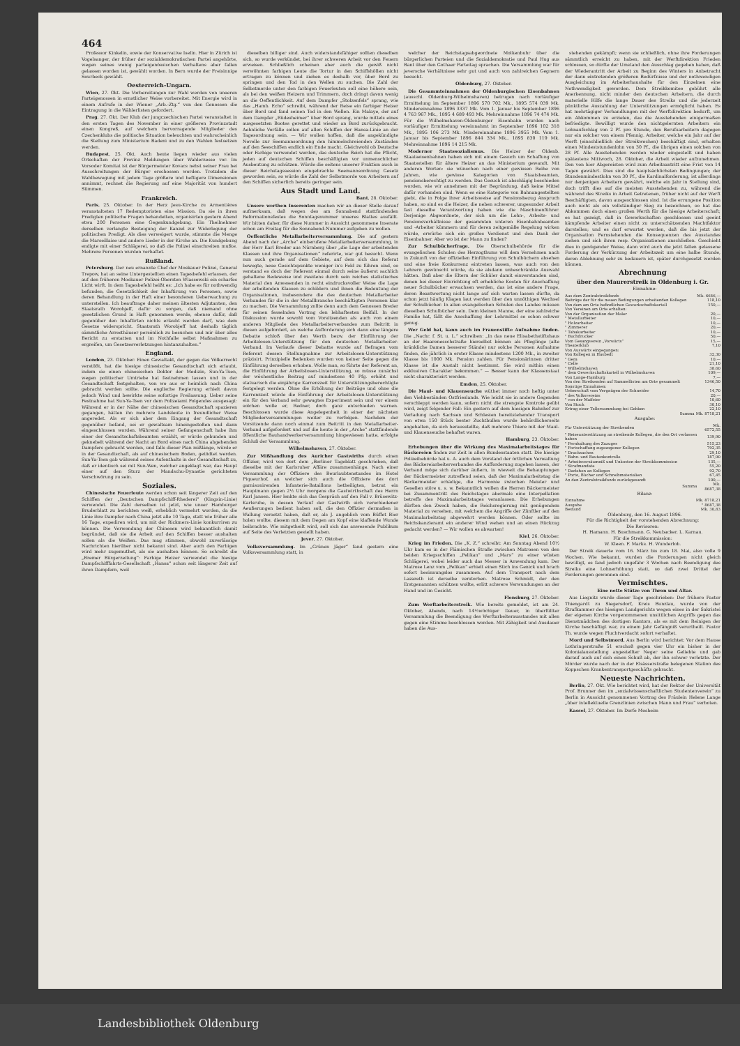464
Professor Kinkelin, sowie der Konservative Iselin. Hier in Zürich ist Vogelsanger, der früher der sozialdemokratischen Partei angehörte, wegen seines wenig parteigenössischen Verhaltens aber fallen gelassen worden ist, gewählt worden. In Bern wurde der Freisinnige Sourbeck gewählt.
Oesterreich-Ungarn.
Wien, 27. Okt. Die Vorbereitungen zur Wahl werden von unseren Parteigenossen in ernstlicher Weise vorbereitet. Mit Energie wird in einem Aufrufe in der Wiener „Arb.-Ztg.“ von den Genossen die Eintragung in die Wählerlisten gefordert.
Prag, 27. Okt. Der Klub der jungczechischen Partei veranstaltet in den ersten Tagen des November in einer größeren Provinzstadt einen Kongreß, auf welchem hervorragende Mitglieder des Czechenklubs die politische Situation beleuchten und wahrscheinlich die Stellung zum Ministerium Badeni und zu den Wahlen festsetzen werden.
Budapest, 25. Okt. Auch heute liegen wieder aus vielen Ortschaften der Provinz Meldungen über Wahlerzesse vor. Im Vorsoder Komitat ist der Bürgermeister Kovacs nebst seiner Frau bei Ausschreitungen der Bürger erschossen worden. Trotzdem die Wahlbewegung mit jedem Tage größere und heftigere Dimensionen annimmt, rechnet die Regierung auf eine Majorität von hundert Stimmen.
Frankreich.
Paris, 25. Oktober. In der Herz Jesu-Kirche zu Armentières veranstalteten 17 Redemptoristen eine Mission. Da sie in ihren Predigten politische Fragen behandelten, organisirten gestern Abend etwa 200 Personen eine Gegenkundgebung. Ein Theilnehmer derselben verlangte Besteigung der Kanzel zur Widerlegung der politischen Predigt. Als dies verweigert wurde, stimmte die Menge die Marseillaise und andere Lieder in der Kirche an. Die Kundgebung endigte mit einer Schlägerei, so daß die Polizei einschreiten mußte. Mehrere Personen wurden verhaftet.
Rußland.
Petersburg. Der neu ernannte Chef der Moskauer Polizei, General Trepow, hat an seine Untergestellten einen Tagesbefehl erlassen, der auf den früheren Moskauer Polizei-Obersten Wlassowski ein scharfes Licht wirft. In dem Tagesbefehl heißt es: „Ich habe es für nothwendig befunden, die Gesetzlichkeit der Inhaftirung von Personen, sowie deren Behandlung in der Haft einer besonderen Ueberwachung zu unterstellen. Ich beauftrage daher meinen ältesten Adjutanten, den Staatsrath Worobjeff, dafür zu sorgen, daß niemand ohne gesetzlichen Grund in Haft genommen werde, ebenso dafür, daß gegenüber den Inhaftirten nichts erlaubt werden darf, was dem Gesetze widerspricht. Staatsrath Worobjeff hat deshalb täglich sämmtliche Arresthäuser persönlich zu besuchen und mir über alles Bericht zu erstatten und im Nothfalle selbst Maßnahmen zu ergreifen, um Gesetzesverletzungen hintanzuhalten.“
England.
London, 23. Oktober. Einen Gewaltakt, der gegen das Völkerrecht verstößt, hat die hiesige chinesische Gesandtschaft sich erlaubt, indem sie einen chinesischen Doktor der Medizin, Sun-Ya-Tsen, wegen politischer Umtriebe hat festnehmen lassen und in der Gesandtschaft festgehalten, von wo aus er heimlich nach China gebracht werden sollte. Die englische Regierung erhielt davon jedoch Wind und bewirkte seine sofortige Freilassung. Ueber seine Festnahme hat Sun-Ya-Tsen vor dem Polizeiamt Folgendes ausgesagt: Während er in der Nähe der chinesischen Gesandtschaft spazieren gegangen, hätten ihn mehrere Landsleute in freundlicher Weise angeredet. Als er sich aber dem Eingang der Gesandtschaft gegenüber befand, sei er gewaltsam hineingestoßen und dann eingeschlossen worden. Während seiner Gefangenschaft habe ihm einer der Gesandtschaftsbeamten erzählt, er würde gebunden und geknebelt während der Nacht an Bord eines nach China abgehenden Dampfers gebracht werden, und falls dieser Plan mißlänge, würde er in der Gesandtschaft, als auf chinesischem Boden, getödtet werden. Sun-Ya-Tsen gab während seines Aufenthalts in der Gesandtschaft zu, daß er identisch sei mit Sun-Wen, welcher angeklagt war, das Haupt einer auf den Sturz der Mandschu-Dynastie gerichteten Verschwörung zu sein.
Soziales.
Chinesische Feuerleute werden schon seit längerer Zeit auf den Schiffen der „Deutschen Dampfschiff-Rhederei“ (Kingsin-Linie) verwendet. Die Zahl derselben ist jetzt, wie unser Hamburger Bruderblatt zu berichten weiß, erheblich vermehrt worden, da die Linie ihre Dampfer nach China jetzt alle 10 Tage, statt wie früher alle 16 Tage, expediren wird, um mit der Rickmers-Linie konkurriren zu können. Die Verwendung der Chinesen wird bekanntlich damit begründet, daß sie die Arbeit auf den Schiffen besser aushalten sollen als die Weißen. Das mag stimmen, obwohl zuverlässige Nachrichten hierüber nicht bekannt sind. Aber auch den Farbigen wird mehr zugemuthet, als sie aushalten können. So schreibt die „Bremer Bürgerzeitung“: Farbige Heizer verwendet die hiesige Dampfschifffahrts-Gesellschaft „Hansa“ schon seit längerer Zeit auf ihren Dampfern, weil
dieselben billiger sind. Auch widerstandsfähiger sollten dieselben sich, so wurde verkündet, bei ihrer schweren Arbeit vor den Feuern erweisen. Schließlich scheinen aber auch die gewiß nicht verwöhnten farbigen Leute die Tortur in den Schiffshöllen nicht ertragen zu können und ziehen es deshalb vor, über Bord zu springen und den Tod in den Wellen zu suchen. Die Zahl der Selbstmorde unter den farbigen Feuerleuten soll eine höhere sein, als bei den weißen Heizern und Trimmern, doch dringt davon wenig an die Oeffentlichkeit. Auf dem Dampfer „Stolzenfels“ sprang, wie das „Hamb. Echo“ schreibt, während der Reise ein farbiger Heizer über Bord und fand seinen Tod in den Wellen. Ein Malaye, der auf dem Dampfer „Rüdesheimer“ über Bord sprang, wurde mittels eines ausgesetzten Bootes gerettet und wieder an Bord zurückgebracht. Aehnliche Vorfälle sollen auf allen Schiffen der Hansa-Linie an der Tagesordnung sein. — Wir wollen hoffen, daß die angekündigte Novelle zur Seemannsordnung den himmelschreienden Zuständen auf den Seeschiffen endlich ein Ende macht. Gleichwohl ob Deutsche oder Farbige verwendet werden, das deutsche Reich hat die Pflicht, jeden auf deutschen Schiffen beschäftigten vor unmenschlicher Ausbeutung zu schützen. Würde die seitens unserer Fraktion auch in dieser Reichstagssession eingebrachte Seemannsordnung Gesetz geworden sein, so würde die Zahl der Selbstmorde von Arbeitern auf den Schiffen sicherlich bereits geringer sein.
Aus Stadt und Land.
Bant, 28. Oktober.
Unsere werthen Inserenten machen wir an dieser Stelle darauf aufmerksam, daß wegen des am Sonnabend stattfindenden Reformationsfestes die Sonntagsnummer unseres Blattes ausfällt. Wir bitten daher, für diese Nummer in Aussicht genommene Inserate schon am Freitag für die Sonnabend-Nummer aufgeben zu wollen.
Oeffentliche Metallarbeiterversammlung. Die auf gestern Abend nach der „Arche“ einberufene Metallarbeiterversammlung, in der Herr Karl Breder aus Nürnberg über „die Lage der arbeitenden Klassen und ihre Organisationen“ referirte, war gut besucht. Wenn nun auch gerade auf dem Gebiete, auf dem sich das Referat bewegte, neue Gesichtspunkte weniger in's Feld zu führen sind, so verstand es doch der Referent einmal durch seine äußerst sachlich gehaltene Redeweise und zweitens durch sein reiches statistisches Material den Anwesenden in recht eindrucksvoller Weise die Lage der arbeitenden Klassen zu schildern und ihnen die Bedeutung der Organisationen, insbesondere die des deutschen Metallarbeiter Verbandes für die in der Metallbranche beschäftigten Personen klar zu machen. Die Versammlung zollte denn auch dem Genossen Breder für seinen fesselnden Vortrag den lebhaftesten Beifall. In der Diskussion wurde sowohl vom Vorsitzenden als auch von einem anderen Mitgliede des Metallarbeiterverbandes zum Beitritt in diesen aufgefordert, an welche Aufforderung sich dann eine längere Debatte schloß über den Werth bezw. der Einführung der Arbeitslosen-Unterstützung für den deutschen Metallarbeiter-Verband. Im Verlaufe dieser Debatte wurde auf Befragen vom Referent dessen Stellungnahme zur Arbeitslosen-Unterstützung präzisirt. Prinzipielle Bedenken wurden von keiner Seite gegen die Einführung derselben erhoben. Wolle man, so führte der Referent an, die Einführung der Arbeitslosen-Unterstützung, so müsse zunächst der wöchentliche Beitrag auf mindestens 40 Pfg. erhöht und statuarisch die einjährige Karrenzzeit für Unterstützungsberechtigte festgelegt werden. Ohne die Erhöhung der Beiträge und ohne die Karrenzzeit würde die Einführung der Arbeitslosen-Unterstützung ein für den Verband sehr gewagtes Experiment sein und vor einem solchen wolle er, Redner, doch ganz entschieden warnen. Beschlossen wurde diese Angelegenheit in einer der nächsten Mitgliederversammlungen weiter zu verfolgen. Nachdem der Vorsitzende dann noch einmal zum Beitritt in den Metallarbeiter-Verband aufgefordert und auf die heute in der „Arche“ stattfindende öffentliche Bauhandwerkerversammlung hingewiesen hatte, erfolgte Schluß der Versammlung.
Wilhelmshaven, 27. Oktober.
Zur Mißhandlung des Auricher Gastwirths durch einen Offizier, wird von dort dem „Berliner Tageblatt geschrieben, daß dieselbe mit der Karlsruher Affäre zusammenhänge. Nach einer Versammlung der Offiziere des Beurlaubtenstandes im Hotel Piqueurhof, an welcher sich auch die Offiziere des dort garnisonirenden Infanterie-Bataillons betheiligten, betrat ein Hauptmann gegen 2½ Uhr morgens die Gastwirthschaft des Herrn Karl Jansen. Hier lenkte sich das Gespräch auf den Fall v. Brüsewitz-Karlsruhe, in dessen Verlauf der Gastwirth sich verschiedener Aeußerungen bedient haben soll, die den Offizier dermaßen in Wallung versetzt haben, daß er, als J. angeblich vom Büffet Bier holen wollte, diesem mit dem Degen am Kopf eine klaffende Wunde beibrachte. Wie mitgetheilt wird, soll sich das anwesende Publikum auf Seite des Verletzten gestellt haben.
Jever, 27. Oktober.
Volksversammlung. Im „Grünen Jäger“ fand gestern eine Volksversammlung statt, in
welcher der Reichstagsabgeordnete Molkenbuhr über die bürgerlichen Parteien und die Sozialdemokratie und Paul Hug aus Bant über den Gothaer Parteitag sprachen. Die Versammlung war für jeversche Verhältnisse sehr gut und auch von zahlreichen Gegnern besucht.
Oldenburg, 27. Oktober.
Die Gesammteinnahmen der Oldenburgischen Eisenbahnen (ausschl. Oldenburg-Wilhelmshaven) betrugen nach vorläufiger Ermittelung im September 1896 570 702 Mk., 1895 574 039 Mk. Mindereinnahme 1896 3337 Mk. Vom 1. Januar bis September 1896 4 763 967 Mk., 1895 4 689 493 Mk. Mehreinnahme 1896 74 474 Mk. Für die Wilhelmshaven-Oldenburger Eisenbahn wurden nach vorläufiger Ermittelung vereinnahmt im September 1896 102 318 Mk., 1895 106 273 Mk. Mindereinnahme 1896 3955 Mk. Vom 1. Januar bis September 1896 844 334 Mk., 1895 830 119 Mk. Mehreinnahme 1896 14 215 Mk.
Moderner Staatssozialismus. Die Heizer der Oldenb. Staatseisenbahnen haben sich mit einem Gesuch um Schaffung von Staatsstellen für ältere Heizer an das Ministerium gewandt. Mit anderen Worten: sie wünschen nach einer gewissen Reihe von Jahren, wie gewisse Kategorien von Staatsbeamten, pensionsberechtigt zu werden. Das Gesuch ist abschlägig beschieden worden, wie wir annehmen mit der Begründung, daß keine Mittel dafür vorhanden sind. Wenn es eine Kategorie von Bahnangestellten giebt, die in Folge ihrer Arbeitsweise auf Pensionsbezug Anspruch haben, so sind es die Heizer, die neben schwerer, ungesunder Arbeit fast dieselbe Verantwortung haben wie die Maschinenführer. Derjenige Abgeordnete, der sich um die Lohn-, Arbeits- und Pensionsverhältnisse der gesammten unteren Eisenbahnbeamten und -Arbeiter kümmern und für deren zeitgemäße Regelung wirken würde, erwürbe sich ein großes Verdienst und den Dank der Eisenbahner. Aber wo ist der Mann zu finden?
Zur Schulbücherfrage. Die Oberschulbehörde für die evangelischen Schulen des Herzogthums will dem Vernehmen nach in Zukunft von der offiziellen Einführung von Schulbüchern absehen und eine freie Konkurrenz eintreten lassen, was auch von den Lehrern gewünscht würde, da sie alsdann unbeschränkte Auswahl hätten. Daß aber die Eltern der Schüler damit einverstanden sind, denen bei dieser Einrichtung oft erhebliche Kosten für Anschaffung neuer Schulbücher erwachsen werden, das ist eine andere Frage, deren Beantwortung nicht lange auf sich warten lassen dürfte, da schon jetzt häufig Klagen laut werden über den unnöthigen Wechsel der Schulbücher. In allen evangelischen Schulen des Landes müssen dieselben Schulbücher sein. Dem kleinen Manne, der eine zahlreiche Familie hat, fällt die Anschaffung der Lehrmittel so schon schwer genug.
Wer Geld hat, kann auch im Frauenstifte Aufnahme finden. Die „Nachr. f. St. u. L.“ schreiben: „In das neue Elisabethstiftshaus an der Haarenesschstraße hierselbst können als Pfleglinge (alte kränkliche Damen besserer Stände) nur solche Personen Aufnahme finden, die jährlich in erster Klasse mindestens 1200 Mk., in zweiter Klasse bis 1000 Mk. Pension zahlen. Für Pensionärinnen dritter Klasse ist die Anstalt nicht bestimmt. Sie wird mithin einen exklusiven Charakter bekommen.“ — Besser kann der Klassenstaat nicht charakterisirt werden.
Emden, 25. Oktober.
Die Maul- und Klauenseuche wüthet immer noch heftig unter den Viehbeständen Ostfrieslands. Wie leicht sie in andere Gegenden verschleppt werden kann, sofern nicht die strengste Kontrole geübt wird, zeigt folgender Fall: Ein gestern auf dem hiesigen Bahnhof zur Verladung nach Sachsen und Schlesien bereitstehender Transport von etwa 150 Stück bester Zuchtbullen wurde behördlicherseits angehalten, da sich herausstellte, daß mehrere Thiere mit der Maul- und Klauenseuche behaftet waren.
Hamburg, 23. Oktober.
Erhebungen über die Wirkung des Maximalarbeitstages für Bäckereien finden zur Zeit in allen Bundesstaaten statt. Die hiesige Polizeibehörde hat u. A. auch dem Vorstand der örtlichen Verwaltung des Bäckereiarbeiterverbandes die Aufforderung zugehen lassen, der Verband möge sich darüber äußern, in wieweit die Behauptungen der Bäckermeister zutreffend seien, daß der Maximalarbeitstag die Bäckermeister schädige, die Harmonie zwischen Meister und Gesellen störe u. s. w. Bekanntlich wollen die Herren Bäckermeister bei Zusammentritt des Reichstages abermals eine Interpellation betreffs des Maximalarbeitstages veranlassen. Die Erhebungen dürften den Zweck haben, die Reichsregierung mit genügendem Material zu versehen, mit welchem die Angriffe der Zünftler auf den Maximalarbeitstag abgewehrt werden können. Oder sollte im Reichskanzleramt ein anderer Wind wehen und an einen Rückzug gedacht werden? — Wir wollen es abwarten!
Kiel, 26. Oktober.
Krieg im Frieden. Die „K. Z.“ schreibt: Am Sonntag Abend 10½ Uhr kam es in der Flämischen Straße zwischen Matrosen von den beiden Kriegsschiffen „Pelikan“ und „Mars“ zu einer wüsten Schlägerei, wobei leider auch das Messer in Anwendung kam. Der Matrose Lenz vom „Pelikan“ erhielt einen Stich ins Genick und brach sofort besinnungslos zusammen. Auf dem Transport nach dem Lazareth ist derselbe verstorben. Matrose Schmidt, der den Erstgenannten schützen wollte, erlitt schwere Verwundungen an der Hand und im Gesicht.
Flensburg, 27. Oktober.
Zum Werftarbeiterstreik. Wie bereits gemeldet, ist am 24. Oktober, Abends, nach 14½wöchiger Dauer, in überfüllter Versammlung die Beendigung des Werftarbeiterausstandes mit allen gegen eine Stimme beschlossen worden. Mit Zähigkeit und Ausdauer haben die Aus-
stehenden gekämpft; wenn sie schließlich, ohne ihre Forderungen sämmtlich erreicht zu haben, mit der Werftdirektion Frieden schlossen, so dürfte der Umstand den Ausschlag gegeben haben, daß der Wiederantritt der Arbeit zu Beginn des Winters in Anbetracht der dann eintretenden größeren Bedürfnisse und der nothwendigen Ausgleichung im Arbeiterhaushalte für den Einzelnen eine Nothwendigkeit geworden. Dem Streikkomitee gebührt alle Anerkennung, nicht minder den deutschen Arbeitern, die durch materielle Hilfe die lange Dauer des Streiks und die jederzeit pünktliche Auszahlung der Unterstützungen ermöglicht haben. Es hat mehrtägiger Verhandlungen mit der Werftdirektion bedurft, um ein Abkommen zu erzielen, das die Ausstehenden einigermaßen befriedigte. Bewilligt wurde den nichtgelernten Arbeitern ein Lohnaufschlag von 2 Pf. pro Stunde, den Berufsarbeitern dagegen nur ein solcher von einem Pfennig. Arbeiter, welche ein Jahr auf der Werft (einschließlich der Streikwochen) beschäftigt sind, erhalten einen Mindeststundenlohn von 30 Pf., die übrigen einen solchen von 28 Pf. Alle Ausstehenden werden wieder eingestellt und haben spätestens Mittwoch, 28. Oktober, die Arbeit wieder aufzunehmen. Den von hier Abgereisten wird zum Arbeitsantritt eine Frist von 14 Tagen gewährt. Dies sind die hauptsächlichsten Bedingungen; der Stundenmindestlohn von 30 Pf., die Kardinalforderung, ist allerdings nur denjenigen Arbeitern gewährt, welche ein Jahr in Stellung sind, doch trifft dies auf die meisten Ausstehenden zu, während die während des Streiks in Arbeit Getretenen, früher nicht auf der Werft Beschäftigten, davon ausgeschlossen sind. Ist die errungene Position auch nicht als ein vollständiger Sieg zu bezeichnen, so hat das Abkommen doch einen großen Werth für die hiesige Arbeiterschaft; es hat gezeigt, daß in Gewerkschaften geschlossen und geeint kämpfende Arbeiter einen nicht zu unterschätzenden Machtfaktor darstellen; und es darf erwartet werden, daß die bis jetzt der Organisation Fernstehenden die Konsequenzen des Ausstandes ziehen und sich ihren resp. Organisationen anschließen. Geschieht dies in genügender Weise, dann wird auch die jetzt fallen gelassene Forderung der Verkürzung der Arbeitszeit um eine halbe Stunde, deren Ablehnung sehr zu bedauern ist, später durchgesetzt werden können.
Abrechnung
über den Maurerstreik in Oldenburg i. Gr.
Einnahme:
| Aus dem Zentralstreikfonds | Mk. 6646,— |
| Beiträge der für die neuen Bedingungen arbeitenden Kollegen | 118,10 |
| Von dem am Orte befindlichen Gewerkschaftskartell | 150,— |
| Von Vereinen am Orte erhalten: | |
| Von der Organisation der Maler | 20,— |
| " Metallarbeiter | 10,— |
| " Holzarbeiter | 10,— |
| " Zimmerer | 20,— |
| " Tabakarbeiter | 10,— |
| " Buchdrucker | 50,— |
| Vom Gesangverein „Vorwärts“ | 15,— |
| Theaterklub | 7,10 |
| Von Auswärts eingegangen: | |
| Von Kollegen in Hasbedt | 32,30 |
| " Gera | 10,— |
| " Celle | 21,10 |
| " Wilhelmshaven | 38,60 |
| " dem Gewerkschaftskartell in Wilhelmshaven | 109,— |
| Von Lange-Hamburg | 7,— |
| Von den Streikenden auf Sammellisten am Orte gesammelt | 1346,50 |
| Sonstige Einnahmen: | |
| Ueberschuß vom Vergnügen der Schneider | 14,70 |
| " des Volksvereins | 20,— |
| " von der Maifeier | 10,60 |
| Von Stock | 30,10 |
| Ertrag einer Tellersammlung bei Gebken | 22,10 |
| Summa | Mk. 8718,21 |
Ausgabe:
| Für Unterstützung der Streikenden | Mk. 6572,55 |
| " Reiseunterstützung an streikende Kollegen, die den Ort verlassen haben | 139,90 |
| " Fernhaltung des Zuzuges | 515,23 |
| " Fortschaffung zugezogener Kollegen | 792,35 |
| " Drucksachen | 29,10 |
| " Bahn- und Bautenkontrolle | 187,90 |
| " Arbeitsversäumniß und Unkosten der Streikkommission | 135,— |
| " Strafmandate | 55,20 |
| " Darlehen an Kollegen | 92,70 |
| " Porto, Bücher und Schreibmaterialien | 67,45 |
| An den Zentralstreikfonds zurückgesandt | 100,— |
| Summa | Mk. 8687,38 |
Bilanz:
| Einnahme | Mk. 8718,21 |
| Ausgabe | " 8687,38 |
| Bestand | Mk. 30,83 |
Oldenburg, den 16. August 1896.
Für die Richtigkeit der vorstehenden Abrechnung:
Die Revisoren:
H. Hamann. H. Buschmann. G. Neubacker. L. Karnau.
Für die Streikkommission:
W. Kleen. F. Marks. H. Wunderlob.
Der Streik dauerte vom 16. März bis zum 18. Mai, also volle 9 Wochen. Wie bekannt, wurden die Forderungen nicht gleich bewilligt, es fand jedoch ungefähr 3 Wochen nach Beendigung des Streiks eine Lohnerhöhung statt, so daß zwei Drittel der Forderungen gewonnen sind.
Vermischtes.
Eine nette Stütze von Thron und Altar.
Aus Liegnitz wurde dieser Tage geschrieben: Der frühere Pastor Thiengardt zu Siegersdorf, Kreis Bunzlau, wurde von der Strafkammer des hiesigen Landgerichts wegen eines in der Sakristei der eigenen Kirche vorgenommenen unsittlichen Angriffs gegen das Dienstmädchen des dortigen Kantors, als es mit dem Reinigen der Kirche beschäftigt war, zu einem Jahr Gefängniß verurtheilt. Pastor Th. wurde wegen Fluchtverdacht sofort verhaftet.
Mord und Selbstmord. Aus Berlin wird berichtet: Vor dem Hause Lothringerstraße 51 erschoß gegen vier Uhr ein bisher in der Kolonialausstellung angestellter Neger seine Geliebte und gab darauf auch auf sich einen Schuß ab, der ihn schwer verletzte. Der Mörder wurde nach der in der Elsässerstraße belegenen Station des Koppschen Krankentransportgeschäfts gebracht.
Neueste Nachrichten.
Berlin, 27. Okt. Wie berichtet wird, hat der Rektor der Universität Prof. Brunner den im „sozialwissenschaftlichen Studentenverein“ zu Berlin in Aussicht genommenen Vortrag des Fräulein Helene Lange „über intellektuelle Grenzlinien zwischen Mann und Frau“ verboten.
Kassel, 27. Oktober. Im Dorfe Mosheim
Landesbibliothek Oldenburg